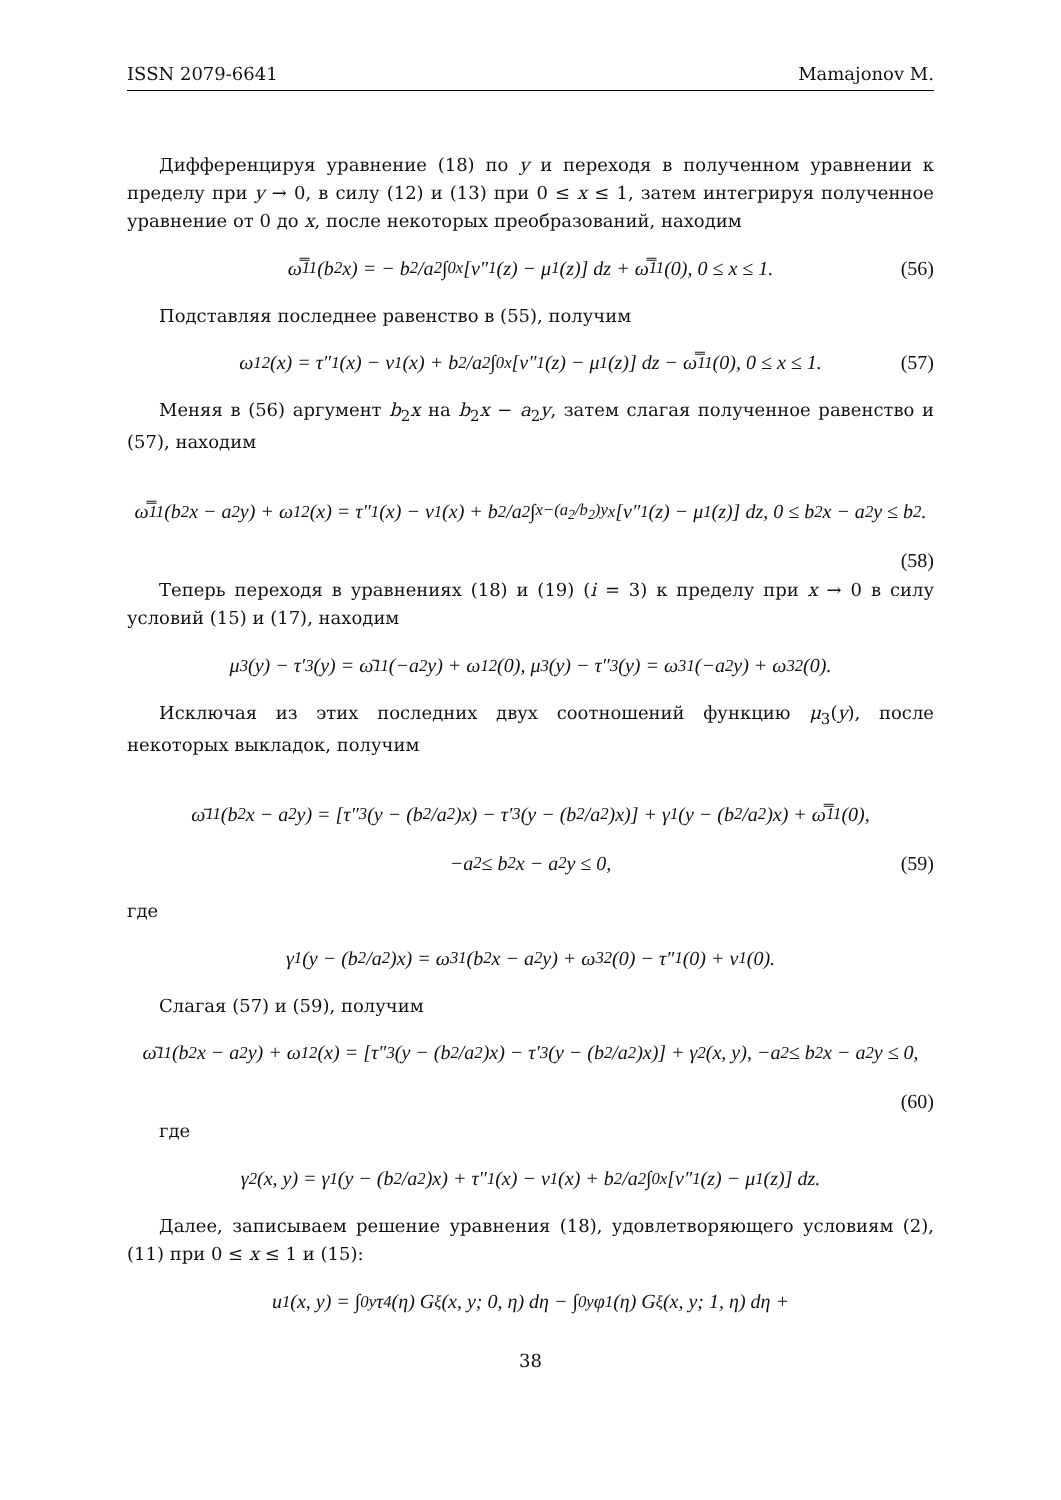ISSN 2079-6641 Mamajonov M.
Дифференцируя уравнение (18) по y и переходя в полученном уравнении к пределу при y → 0, в силу (12) и (13) при 0 ≤ x ≤ 1, затем интегрируя полученное уравнение от 0 до x, после некоторых преобразований, находим
ω̿<sub>11</sub>(b<sub>2</sub>x) = − b<sub>2</sub>/a<sub>2</sub> ∫<sub>0</sub><sup>x</sup> [ν″<sub>1</sub>(z) − μ<sub>1</sub>(z)] dz + ω̿<sub>11</sub>(0), 0 ≤ x ≤ 1. (56)
Подставляя последнее равенство в (55), получим
ω<sub>12</sub>(x) = τ″<sub>1</sub>(x) − ν<sub>1</sub>(x) + b<sub>2</sub>/a<sub>2</sub> ∫<sub>0</sub><sup>x</sup> [ν″<sub>1</sub>(z) − μ<sub>1</sub>(z)] dz − ω̿<sub>11</sub>(0), 0 ≤ x ≤ 1. (57)
Меняя в (56) аргумент b<sub>2</sub>x на b<sub>2</sub>x − a<sub>2</sub>y, затем слагая полученное равенство и (57), находим
ω̿<sub>11</sub>(b<sub>2</sub>x − a<sub>2</sub>y) + ω<sub>12</sub>(x) = τ″<sub>1</sub>(x) − ν<sub>1</sub>(x) + b<sub>2</sub>/a<sub>2</sub> ∫<sub>x−(a<sub>2</sub>/b<sub>2</sub>)y</sub><sup>x</sup> [ν″<sub>1</sub>(z) − μ<sub>1</sub>(z)] dz, 0 ≤ b<sub>2</sub>x − a<sub>2</sub>y ≤ b<sub>2</sub>.
(58)
Теперь переходя в уравнениях (18) и (19) (i = 3) к пределу при x → 0 в силу условий (15) и (17), находим
μ<sub>3</sub>(y) − τ′<sub>3</sub>(y) = ω̄<sub>11</sub>(−a<sub>2</sub>y) + ω<sub>12</sub>(0), μ<sub>3</sub>(y) − τ″<sub>3</sub>(y) = ω<sub>31</sub>(−a<sub>2</sub>y) + ω<sub>32</sub>(0).
Исключая из этих последних двух соотношений функцию μ<sub>3</sub>(y), после некоторых выкладок, получим
ω̄<sub>11</sub>(b<sub>2</sub>x − a<sub>2</sub>y) = [τ″<sub>3</sub>(y − (b<sub>2</sub>/a<sub>2</sub>)x) − τ′<sub>3</sub>(y − (b<sub>2</sub>/a<sub>2</sub>)x)] + γ<sub>1</sub>(y − (b<sub>2</sub>/a<sub>2</sub>)x) + ω̿<sub>11</sub>(0),
−a<sub>2</sub> ≤ b<sub>2</sub>x − a<sub>2</sub>y ≤ 0, (59)
где
γ<sub>1</sub>(y − (b<sub>2</sub>/a<sub>2</sub>)x) = ω<sub>31</sub>(b<sub>2</sub>x − a<sub>2</sub>y) + ω<sub>32</sub>(0) − τ″<sub>1</sub>(0) + ν<sub>1</sub>(0).
Слагая (57) и (59), получим
ω̄<sub>11</sub>(b<sub>2</sub>x − a<sub>2</sub>y) + ω<sub>12</sub>(x) = [τ″<sub>3</sub>(y − (b<sub>2</sub>/a<sub>2</sub>)x) − τ′<sub>3</sub>(y − (b<sub>2</sub>/a<sub>2</sub>)x)] + γ<sub>2</sub>(x, y), −a<sub>2</sub> ≤ b<sub>2</sub>x − a<sub>2</sub>y ≤ 0,
(60)
где
γ<sub>2</sub>(x, y) = γ<sub>1</sub>(y − (b<sub>2</sub>/a<sub>2</sub>)x) + τ″<sub>1</sub>(x) − ν<sub>1</sub>(x) + b<sub>2</sub>/a<sub>2</sub> ∫<sub>0</sub><sup>x</sup> [ν″<sub>1</sub>(z) − μ<sub>1</sub>(z)] dz.
Далее, записываем решение уравнения (18), удовлетворяющего условиям (2), (11) при 0 ≤ x ≤ 1 и (15):
u<sub>1</sub>(x, y) = ∫<sub>0</sub><sup>y</sup> τ<sub>4</sub>(η) G<sub>ξ</sub>(x, y; 0, η) dη − ∫<sub>0</sub><sup>y</sup> φ<sub>1</sub>(η) G<sub>ξ</sub>(x, y; 1, η) dη +
38